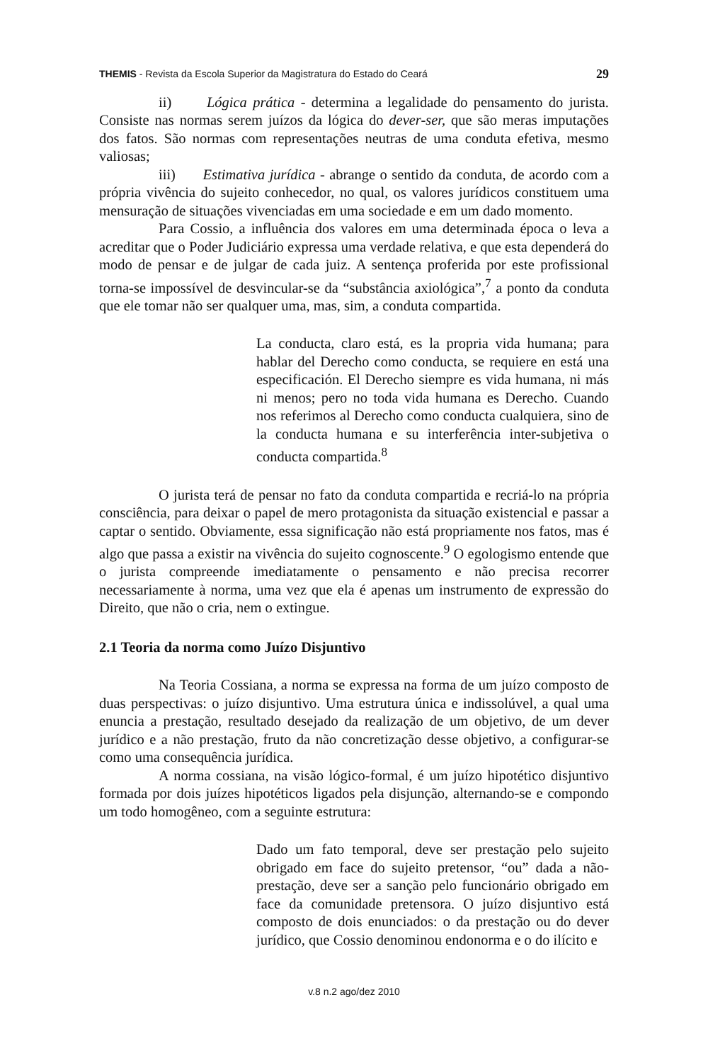THEMIS - Revista da Escola Superior da Magistratura do Estado do Ceará 29
ii) Lógica prática - determina a legalidade do pensamento do jurista. Consiste nas normas serem juízos da lógica do dever-ser, que são meras imputações dos fatos. São normas com representações neutras de uma conduta efetiva, mesmo valiosas;
iii) Estimativa jurídica - abrange o sentido da conduta, de acordo com a própria vivência do sujeito conhecedor, no qual, os valores jurídicos constituem uma mensuração de situações vivenciadas em uma sociedade e em um dado momento.
Para Cossio, a influência dos valores em uma determinada época o leva a acreditar que o Poder Judiciário expressa uma verdade relativa, e que esta dependerá do modo de pensar e de julgar de cada juiz. A sentença proferida por este profissional torna-se impossível de desvincular-se da “substância axiológica”,<sup>7</sup> a ponto da conduta que ele tomar não ser qualquer uma, mas, sim, a conduta compartida.
La conducta, claro está, es la propria vida humana; para hablar del Derecho como conducta, se requiere en está una especificación. El Derecho siempre es vida humana, ni más ni menos; pero no toda vida humana es Derecho. Cuando nos referimos al Derecho como conducta cualquiera, sino de la conducta humana e su interferência inter-subjetiva o conducta compartida.<sup>8</sup>
O jurista terá de pensar no fato da conduta compartida e recriá-lo na própria consciência, para deixar o papel de mero protagonista da situação existencial e passar a captar o sentido. Obviamente, essa significação não está propriamente nos fatos, mas é algo que passa a existir na vivência do sujeito cognoscente.<sup>9</sup> O egologismo entende que o jurista compreende imediatamente o pensamento e não precisa recorrer necessariamente à norma, uma vez que ela é apenas um instrumento de expressão do Direito, que não o cria, nem o extingue.
2.1 Teoria da norma como Juízo Disjuntivo
Na Teoria Cossiana, a norma se expressa na forma de um juízo composto de duas perspectivas: o juízo disjuntivo. Uma estrutura única e indissolúvel, a qual uma enuncia a prestação, resultado desejado da realização de um objetivo, de um dever jurídico e a não prestação, fruto da não concretização desse objetivo, a configurar-se como uma consequência jurídica.
A norma cossiana, na visão lógico-formal, é um juízo hipotético disjuntivo formada por dois juízes hipotéticos ligados pela disjunção, alternando-se e compondo um todo homogêneo, com a seguinte estrutura:
Dado um fato temporal, deve ser prestação pelo sujeito obrigado em face do sujeito pretensor, “ou” dada a não-prestação, deve ser a sanção pelo funcionário obrigado em face da comunidade pretensora. O juízo disjuntivo está composto de dois enunciados: o da prestação ou do dever jurídico, que Cossio denominou endonorma e o do ilícito e
v.8 n.2 ago/dez 2010